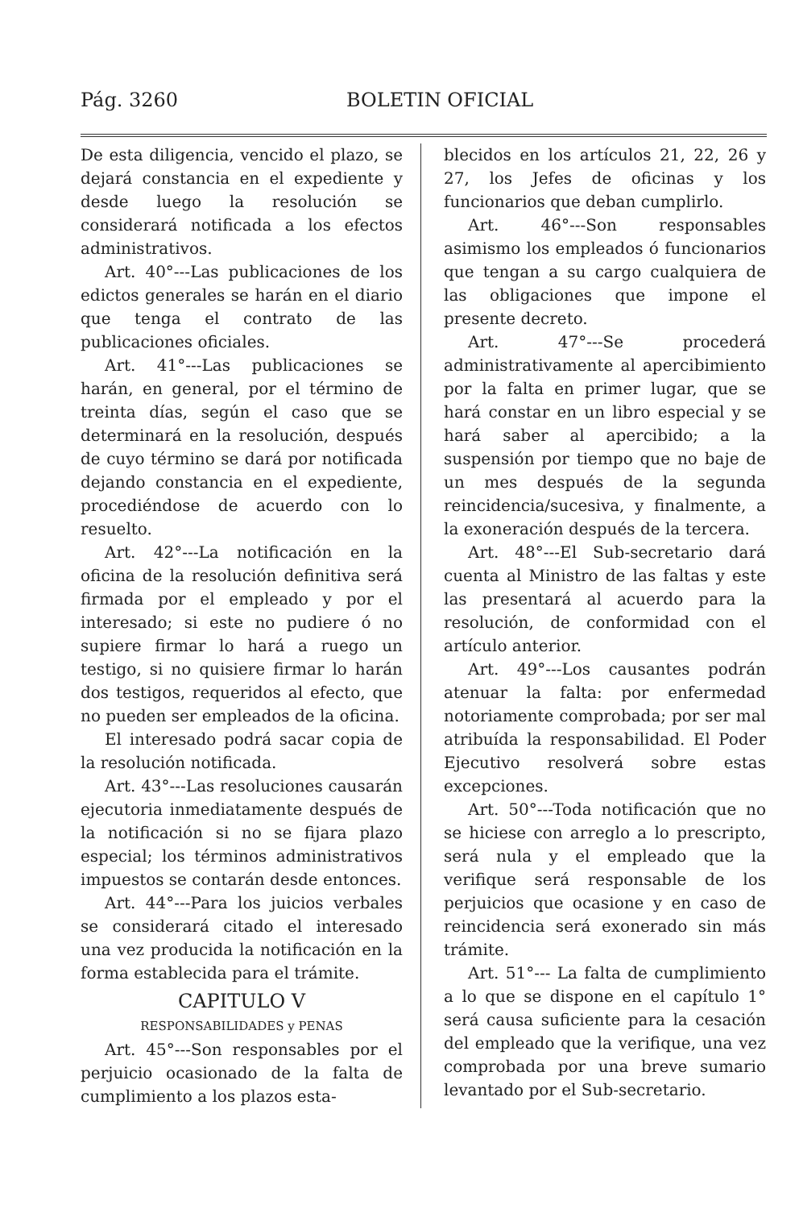Pág. 3260 BOLETIN OFICIAL
De esta diligencia, vencido el plazo, se dejará constancia en el expediente y desde luego la resolución se considerará notificada a los efectos administrativos.
Art. 40°---Las publicaciones de los edictos generales se harán en el diario que tenga el contrato de las publicaciones oficiales.
Art. 41°---Las publicaciones se harán, en general, por el término de treinta días, según el caso que se determinará en la resolución, después de cuyo término se dará por notificada dejando constancia en el expediente, procediéndose de acuerdo con lo resuelto.
Art. 42°---La notificación en la oficina de la resolución definitiva será firmada por el empleado y por el interesado; si este no pudiere ó no supiere firmar lo hará a ruego un testigo, si no quisiere firmar lo harán dos testigos, requeridos al efecto, que no pueden ser empleados de la oficina.
El interesado podrá sacar copia de la resolución notificada.
Art. 43°---Las resoluciones causarán ejecutoria inmediatamente después de la notificación si no se fijara plazo especial; los términos administrativos impuestos se contarán desde entonces.
Art. 44°---Para los juicios verbales se considerará citado el interesado una vez producida la notificación en la forma establecida para el trámite.
CAPITULO V
RESPONSABILIDADES y PENAS
Art. 45°---Son responsables por el perjuicio ocasionado de la falta de cumplimiento a los plazos esta-
blecidos en los artículos 21, 22, 26 y 27, los Jefes de oficinas y los funcionarios que deban cumplirlo.
Art. 46°---Son responsables asimismo los empleados ó funcionarios que tengan a su cargo cualquiera de las obligaciones que impone el presente decreto.
Art. 47°---Se procederá administrativamente al apercibimiento por la falta en primer lugar, que se hará constar en un libro especial y se hará saber al apercibido; a la suspensión por tiempo que no baje de un mes después de la segunda reincidencia/sucesiva, y finalmente, a la exoneración después de la tercera.
Art. 48°---El Sub-secretario dará cuenta al Ministro de las faltas y este las presentará al acuerdo para la resolución, de conformidad con el artículo anterior.
Art. 49°---Los causantes podrán atenuar la falta: por enfermedad notoriamente comprobada; por ser mal atribuída la responsabilidad. El Poder Ejecutivo resolverá sobre estas excepciones.
Art. 50°---Toda notificación que no se hiciese con arreglo a lo prescripto, será nula y el empleado que la verifique será responsable de los perjuicios que ocasione y en caso de reincidencia será exonerado sin más trámite.
Art. 51°--- La falta de cumplimiento a lo que se dispone en el capítulo 1° será causa suficiente para la cesación del empleado que la verifique, una vez comprobada por una breve sumario levantado por el Sub-secretario.